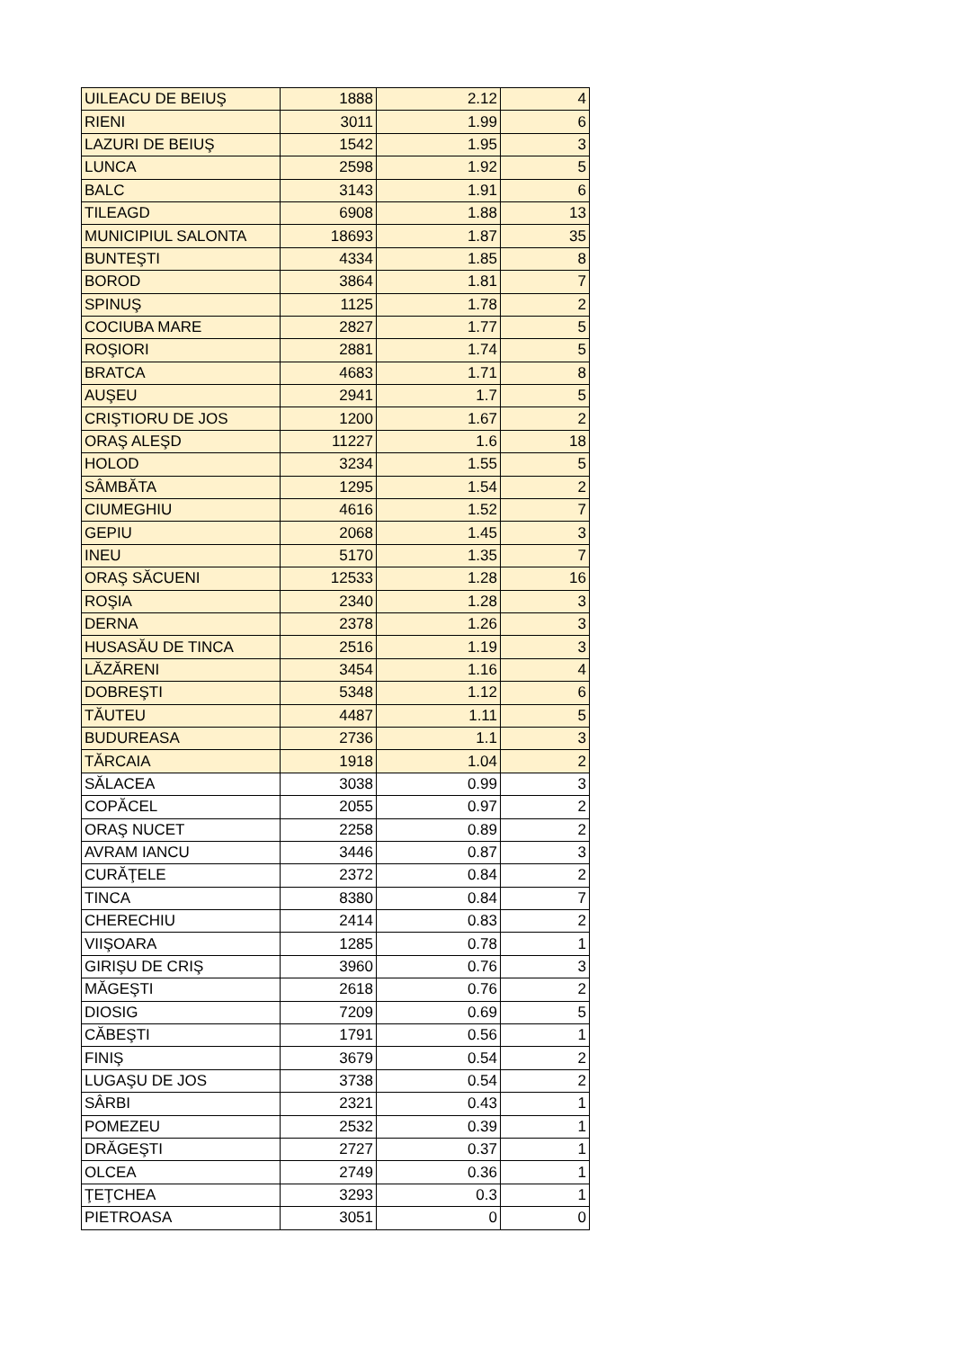| UILEACU DE BEIUŞ | 1888 | 2.12 | 4 |
| RIENI | 3011 | 1.99 | 6 |
| LAZURI DE BEIUŞ | 1542 | 1.95 | 3 |
| LUNCA | 2598 | 1.92 | 5 |
| BALC | 3143 | 1.91 | 6 |
| TILEAGD | 6908 | 1.88 | 13 |
| MUNICIPIUL SALONTA | 18693 | 1.87 | 35 |
| BUNTEŞTI | 4334 | 1.85 | 8 |
| BOROD | 3864 | 1.81 | 7 |
| SPINUŞ | 1125 | 1.78 | 2 |
| COCIUBA MARE | 2827 | 1.77 | 5 |
| ROŞIORI | 2881 | 1.74 | 5 |
| BRATCA | 4683 | 1.71 | 8 |
| AUŞEU | 2941 | 1.7 | 5 |
| CRIŞTIORU DE JOS | 1200 | 1.67 | 2 |
| ORAŞ ALEŞD | 11227 | 1.6 | 18 |
| HOLOD | 3234 | 1.55 | 5 |
| SÂMBĂTA | 1295 | 1.54 | 2 |
| CIUMEGHIU | 4616 | 1.52 | 7 |
| GEPIU | 2068 | 1.45 | 3 |
| INEU | 5170 | 1.35 | 7 |
| ORAŞ SĂCUENI | 12533 | 1.28 | 16 |
| ROŞIA | 2340 | 1.28 | 3 |
| DERNA | 2378 | 1.26 | 3 |
| HUSASĂU DE TINCA | 2516 | 1.19 | 3 |
| LĂZĂRENI | 3454 | 1.16 | 4 |
| DOBREŞTI | 5348 | 1.12 | 6 |
| TĂUTEU | 4487 | 1.11 | 5 |
| BUDUREASA | 2736 | 1.1 | 3 |
| TĂRCAIA | 1918 | 1.04 | 2 |
| SĂLACEA | 3038 | 0.99 | 3 |
| COPĂCEL | 2055 | 0.97 | 2 |
| ORAŞ NUCET | 2258 | 0.89 | 2 |
| AVRAM IANCU | 3446 | 0.87 | 3 |
| CURĂŢELE | 2372 | 0.84 | 2 |
| TINCA | 8380 | 0.84 | 7 |
| CHERECHIU | 2414 | 0.83 | 2 |
| VIIŞOARA | 1285 | 0.78 | 1 |
| GIRIŞU DE CRIŞ | 3960 | 0.76 | 3 |
| MĂGEŞTI | 2618 | 0.76 | 2 |
| DIOSIG | 7209 | 0.69 | 5 |
| CĂBEŞTI | 1791 | 0.56 | 1 |
| FINIŞ | 3679 | 0.54 | 2 |
| LUGAŞU DE JOS | 3738 | 0.54 | 2 |
| SÂRBI | 2321 | 0.43 | 1 |
| POMEZEU | 2532 | 0.39 | 1 |
| DRĂGEŞTI | 2727 | 0.37 | 1 |
| OLCEA | 2749 | 0.36 | 1 |
| ŢEŢCHEA | 3293 | 0.3 | 1 |
| PIETROASA | 3051 | 0 | 0 |